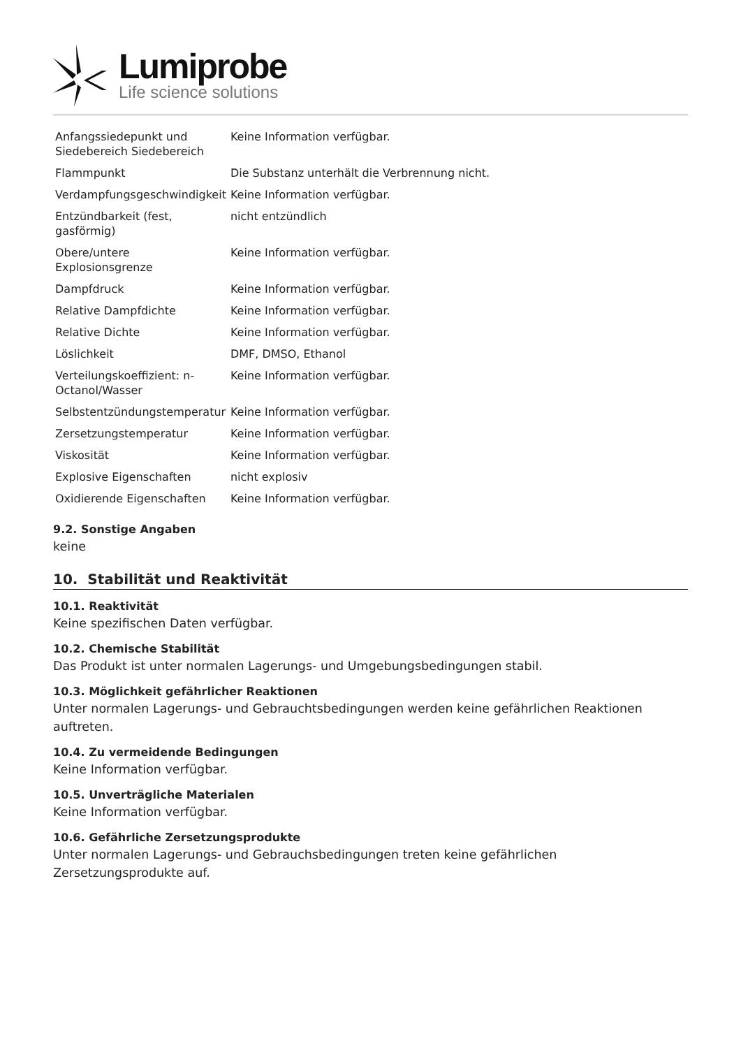Lumiprobe
Life science solutions
| Anfangssiedepunkt und Siedebereich Siedebereich | Keine Information verfügbar. |
| Flammpunkt | Die Substanz unterhält die Verbrennung nicht. |
| Verdampfungsgeschwindigkeit | Keine Information verfügbar. |
| Entzündbarkeit (fest, gasförmig) | nicht entzündlich |
| Obere/untere Explosionsgrenze | Keine Information verfügbar. |
| Dampfdruck | Keine Information verfügbar. |
| Relative Dampfdichte | Keine Information verfügbar. |
| Relative Dichte | Keine Information verfügbar. |
| Löslichkeit | DMF, DMSO, Ethanol |
| Verteilungskoeffizient: n-Octanol/Wasser | Keine Information verfügbar. |
| Selbstentzündungstemperatur | Keine Information verfügbar. |
| Zersetzungstemperatur | Keine Information verfügbar. |
| Viskosität | Keine Information verfügbar. |
| Explosive Eigenschaften | nicht explosiv |
| Oxidierende Eigenschaften | Keine Information verfügbar. |
9.2. Sonstige Angaben
keine
10. Stabilität und Reaktivität
10.1. Reaktivität
Keine spezifischen Daten verfügbar.
10.2. Chemische Stabilität
Das Produkt ist unter normalen Lagerungs- und Umgebungsbedingungen stabil.
10.3. Möglichkeit gefährlicher Reaktionen
Unter normalen Lagerungs- und Gebrauchtsbedingungen werden keine gefährlichen Reaktionen auftreten.
10.4. Zu vermeidende Bedingungen
Keine Information verfügbar.
10.5. Unverträgliche Materialen
Keine Information verfügbar.
10.6. Gefährliche Zersetzungsprodukte
Unter normalen Lagerungs- und Gebrauchsbedingungen treten keine gefährlichen Zersetzungsprodukte auf.